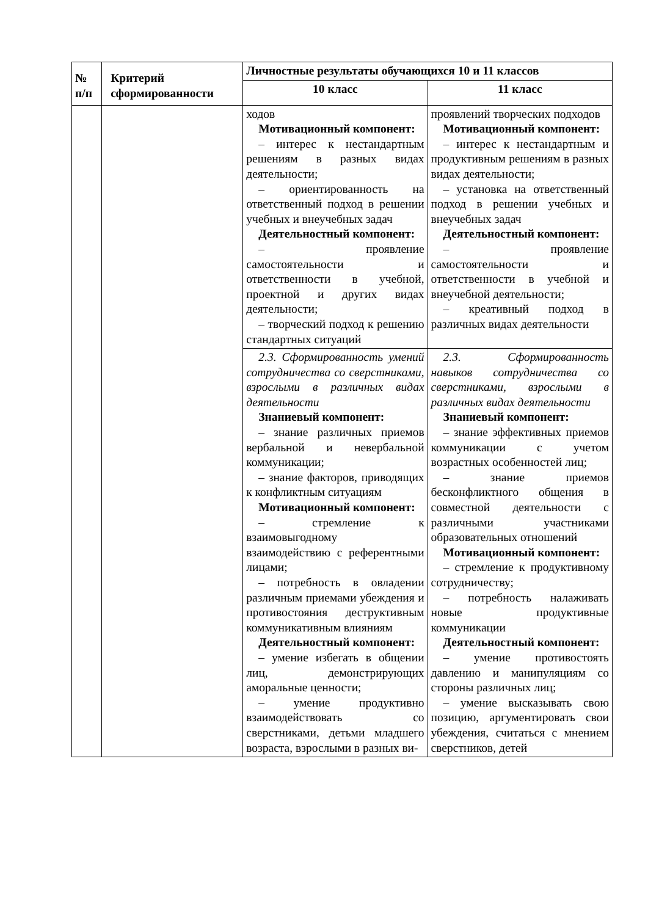| № п/п | Критерий сформированности | Личностные результаты обучающихся 10 и 11 классов | |
| --- | --- | --- | --- |
| | | 10 класс | 11 класс |
| | | ходов Мотивационный компонент: – интерес к нестандартным решениям в разных видах деятельности; – ориентированность на ответственный подход в решении учебных и внеучебных задач Деятельностный компонент: – проявление самостоятельности и ответственности в учебной, проектной и других видах деятельности; – творческий подход к решению стандартных ситуаций | проявлений творческих подходов Мотивационный компонент: – интерес к нестандартным и продуктивным решениям в разных видах деятельности; – установка на ответственный подход в решении учебных и внеучебных задач Деятельностный компонент: – проявление самостоятельности и ответственности в учебной и внеучебной деятельности; – креативный подход в различных видах деятельности |
| | | 2.3. Сформированность умений сотрудничества со сверстниками, взрослыми в различных видах деятельности Знаниевый компонент: – знание различных приемов вербальной и невербальной коммуникации; – знание факторов, приводящих к конфликтным ситуациям Мотивационный компонент: – стремление к взаимовыгодному взаимодействию с референтными лицами; – потребность в овладении различным приемами убеждения и противостояния деструктивным коммуникативным влияниям Деятельностный компонент: – умение избегать в общении лиц, демонстрирующих аморальные ценности; – умение продуктивно взаимодействовать со сверстниками, детьми младшего возраста, взрослыми в разных ви- | 2.3. Сформированность навыков сотрудничества со сверстниками, взрослыми в различных видах деятельности Знаниевый компонент: – знание эффективных приемов коммуникации с учетом возрастных особенностей лиц; – знание приемов бесконфликтного общения в совместной деятельности с различными участниками образовательных отношений Мотивационный компонент: – стремление к продуктивному сотрудничеству; – потребность налаживать новые продуктивные коммуникации Деятельностный компонент: – умение противостоять давлению и манипуляциям со стороны различных лиц; – умение высказывать свою позицию, аргументировать свои убеждения, считаться с мнением сверстников, детей |